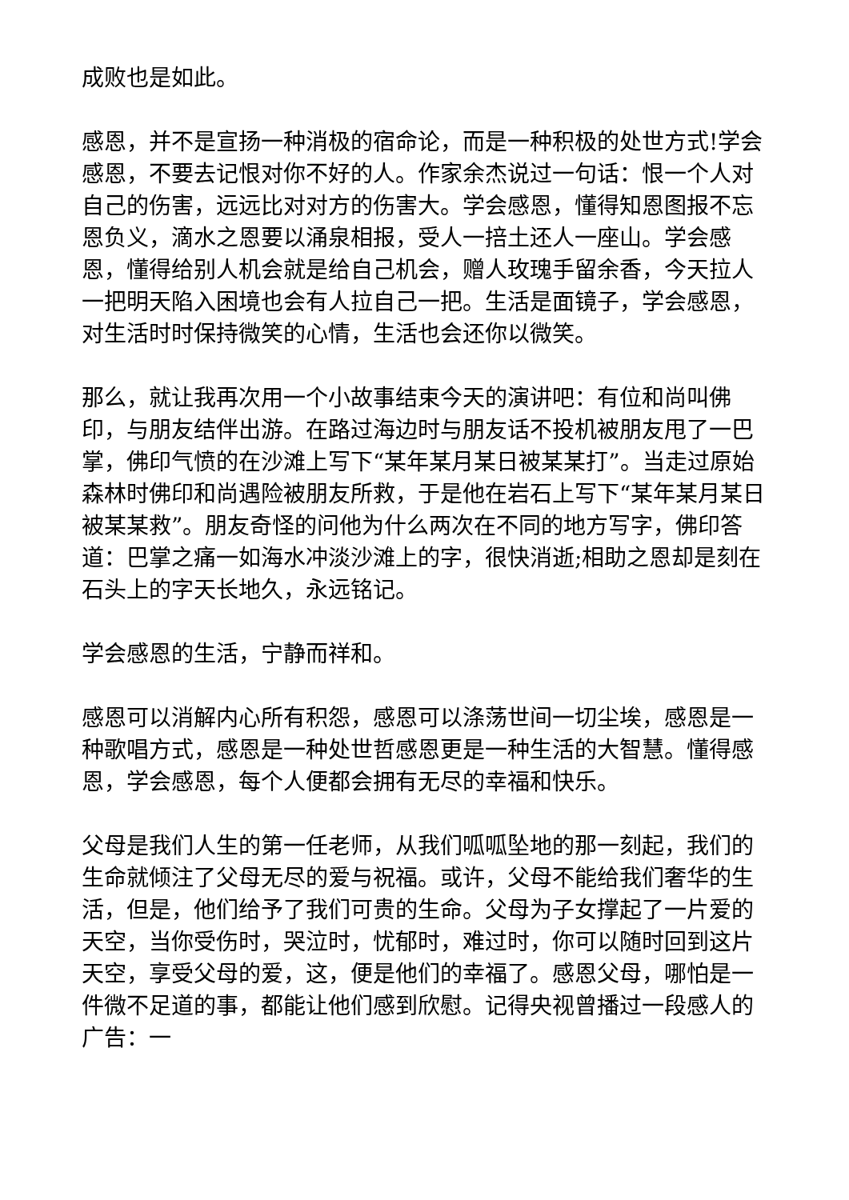成败也是如此。
感恩，并不是宣扬一种消极的宿命论，而是一种积极的处世方式!学会感恩，不要去记恨对你不好的人。作家余杰说过一句话：恨一个人对自己的伤害，远远比对对方的伤害大。学会感恩，懂得知恩图报不忘恩负义，滴水之恩要以涌泉相报，受人一掊土还人一座山。学会感恩，懂得给别人机会就是给自己机会，赠人玫瑰手留余香，今天拉人一把明天陷入困境也会有人拉自己一把。生活是面镜子，学会感恩，对生活时时保持微笑的心情，生活也会还你以微笑。
那么，就让我再次用一个小故事结束今天的演讲吧：有位和尚叫佛印，与朋友结伴出游。在路过海边时与朋友话不投机被朋友甩了一巴掌，佛印气愤的在沙滩上写下“某年某月某日被某某打”。当走过原始森林时佛印和尚遇险被朋友所救，于是他在岩石上写下“某年某月某日被某某救”。朋友奇怪的问他为什么两次在不同的地方写字，佛印答道：巴掌之痛一如海水冲淡沙滩上的字，很快消逝;相助之恩却是刻在石头上的字天长地久，永远铭记。
学会感恩的生活，宁静而祥和。
感恩可以消解内心所有积怨，感恩可以涤荡世间一切尘埃，感恩是一种歌唱方式，感恩是一种处世哲感恩更是一种生活的大智慧。懂得感恩，学会感恩，每个人便都会拥有无尽的幸福和快乐。
父母是我们人生的第一任老师，从我们呱呱坠地的那一刻起，我们的生命就倾注了父母无尽的爱与祝福。或许，父母不能给我们奢华的生活，但是，他们给予了我们可贵的生命。父母为子女撑起了一片爱的天空，当你受伤时，哭泣时，忧郁时，难过时，你可以随时回到这片天空，享受父母的爱，这，便是他们的幸福了。感恩父母，哪怕是一件微不足道的事，都能让他们感到欣慰。记得央视曾播过一段感人的广告：一